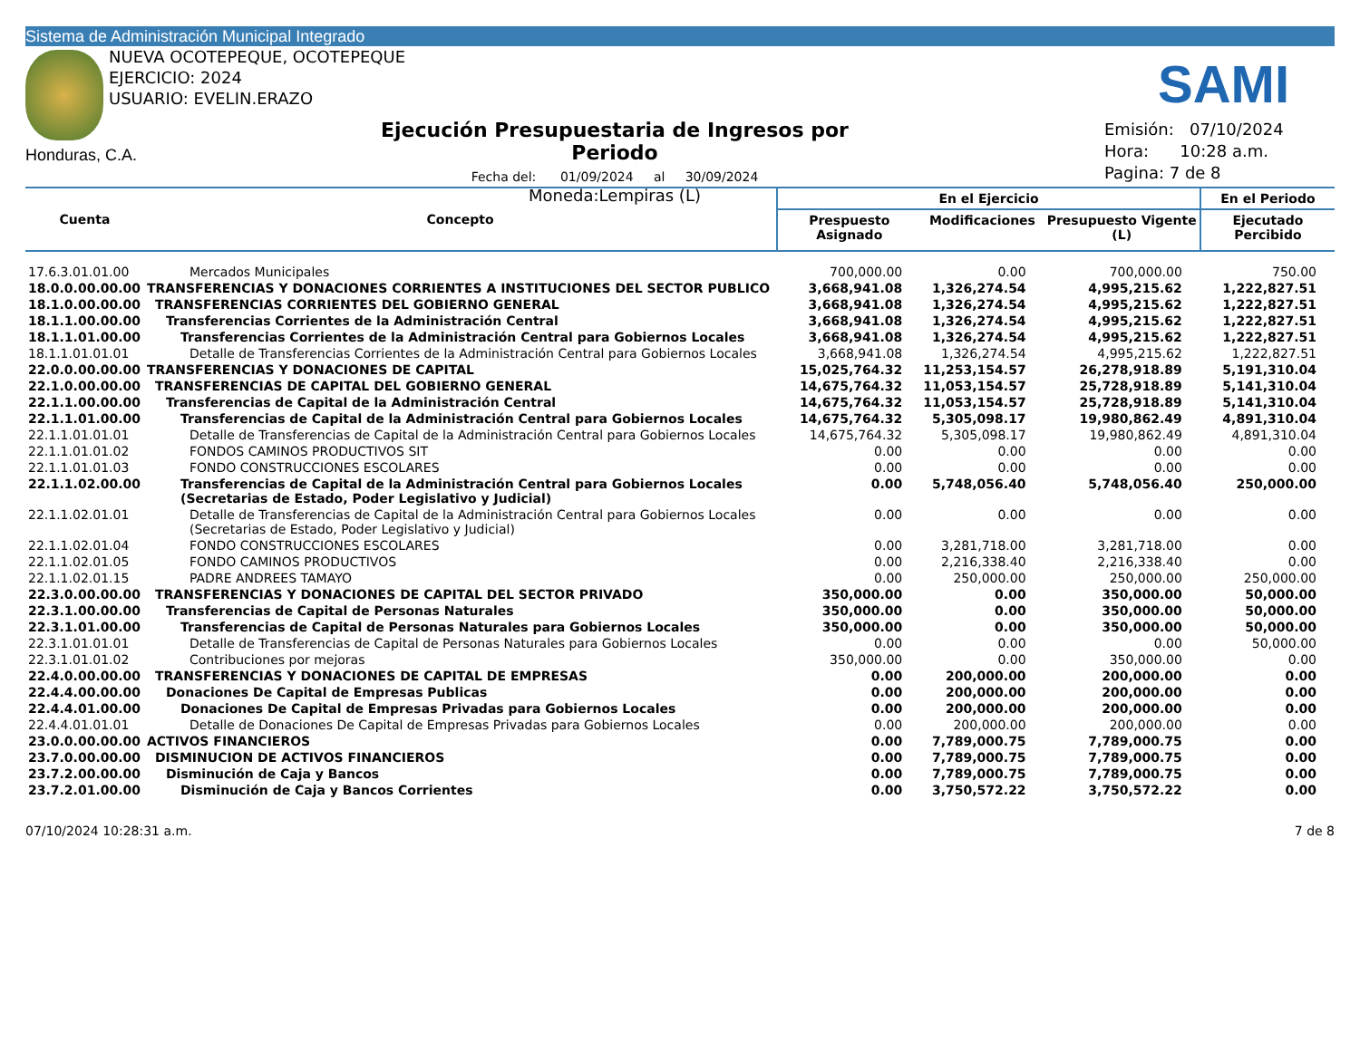Sistema de Administración Municipal Integrado
NUEVA OCOTEPEQUE, OCOTEPEQUE
EJERCICIO: 2024
USUARIO: EVELIN.ERAZO
SAMI
Honduras, C.A.
Ejecución Presupuestaria de Ingresos por Periodo
Fecha del: 01/09/2024 al 30/09/2024
Moneda:Lempiras (L)
Emisión: 07/10/2024
Hora: 10:28 a.m.
Pagina: 7 de 8
| Cuenta | Concepto | En el Ejercicio | | | En el Periodo |
| --- | --- | --- | --- | --- | --- |
| | | Prespuesto Asignado | Modificaciones | Presupuesto Vigente (L) | Ejecutado Percibido |
| 17.6.3.01.01.00 | Mercados Municipales | 700,000.00 | 0.00 | 700,000.00 | 750.00 |
| 18.0.0.00.00.00 | TRANSFERENCIAS Y DONACIONES CORRIENTES A INSTITUCIONES DEL SECTOR PUBLICO | 3,668,941.08 | 1,326,274.54 | 4,995,215.62 | 1,222,827.51 |
| 18.1.0.00.00.00 | TRANSFERENCIAS CORRIENTES DEL GOBIERNO GENERAL | 3,668,941.08 | 1,326,274.54 | 4,995,215.62 | 1,222,827.51 |
| 18.1.1.00.00.00 | Transferencias Corrientes de la Administración Central | 3,668,941.08 | 1,326,274.54 | 4,995,215.62 | 1,222,827.51 |
| 18.1.1.01.00.00 | Transferencias Corrientes de la Administración Central para Gobiernos Locales | 3,668,941.08 | 1,326,274.54 | 4,995,215.62 | 1,222,827.51 |
| 18.1.1.01.01.01 | Detalle de Transferencias Corrientes de la Administración Central para Gobiernos Locales | 3,668,941.08 | 1,326,274.54 | 4,995,215.62 | 1,222,827.51 |
| 22.0.0.00.00.00 | TRANSFERENCIAS Y DONACIONES DE CAPITAL | 15,025,764.32 | 11,253,154.57 | 26,278,918.89 | 5,191,310.04 |
| 22.1.0.00.00.00 | TRANSFERENCIAS DE CAPITAL DEL GOBIERNO GENERAL | 14,675,764.32 | 11,053,154.57 | 25,728,918.89 | 5,141,310.04 |
| 22.1.1.00.00.00 | Transferencias de Capital de la Administración Central | 14,675,764.32 | 11,053,154.57 | 25,728,918.89 | 5,141,310.04 |
| 22.1.1.01.00.00 | Transferencias de Capital de la Administración Central para Gobiernos Locales | 14,675,764.32 | 5,305,098.17 | 19,980,862.49 | 4,891,310.04 |
| 22.1.1.01.01.01 | Detalle de Transferencias de Capital de la Administración Central para Gobiernos Locales | 14,675,764.32 | 5,305,098.17 | 19,980,862.49 | 4,891,310.04 |
| 22.1.1.01.01.02 | FONDOS CAMINOS PRODUCTIVOS SIT | 0.00 | 0.00 | 0.00 | 0.00 |
| 22.1.1.01.01.03 | FONDO CONSTRUCCIONES ESCOLARES | 0.00 | 0.00 | 0.00 | 0.00 |
| 22.1.1.02.00.00 | Transferencias de Capital de la Administración Central para Gobiernos Locales (Secretarias de Estado, Poder Legislativo y Judicial) | 0.00 | 5,748,056.40 | 5,748,056.40 | 250,000.00 |
| 22.1.1.02.01.01 | Detalle de Transferencias de Capital de la Administración Central para Gobiernos Locales (Secretarias de Estado, Poder Legislativo y Judicial) | 0.00 | 0.00 | 0.00 | 0.00 |
| 22.1.1.02.01.04 | FONDO CONSTRUCCIONES ESCOLARES | 0.00 | 3,281,718.00 | 3,281,718.00 | 0.00 |
| 22.1.1.02.01.05 | FONDO CAMINOS PRODUCTIVOS | 0.00 | 2,216,338.40 | 2,216,338.40 | 0.00 |
| 22.1.1.02.01.15 | PADRE ANDREES TAMAYO | 0.00 | 250,000.00 | 250,000.00 | 250,000.00 |
| 22.3.0.00.00.00 | TRANSFERENCIAS Y DONACIONES DE CAPITAL DEL SECTOR PRIVADO | 350,000.00 | 0.00 | 350,000.00 | 50,000.00 |
| 22.3.1.00.00.00 | Transferencias de Capital de Personas Naturales | 350,000.00 | 0.00 | 350,000.00 | 50,000.00 |
| 22.3.1.01.00.00 | Transferencias de Capital de Personas Naturales para Gobiernos Locales | 350,000.00 | 0.00 | 350,000.00 | 50,000.00 |
| 22.3.1.01.01.01 | Detalle de Transferencias de Capital de Personas Naturales para Gobiernos Locales | 0.00 | 0.00 | 0.00 | 50,000.00 |
| 22.3.1.01.01.02 | Contribuciones por mejoras | 350,000.00 | 0.00 | 350,000.00 | 0.00 |
| 22.4.0.00.00.00 | TRANSFERENCIAS Y DONACIONES DE CAPITAL DE EMPRESAS | 0.00 | 200,000.00 | 200,000.00 | 0.00 |
| 22.4.4.00.00.00 | Donaciones De Capital de Empresas Publicas | 0.00 | 200,000.00 | 200,000.00 | 0.00 |
| 22.4.4.01.00.00 | Donaciones De Capital de Empresas Privadas para Gobiernos Locales | 0.00 | 200,000.00 | 200,000.00 | 0.00 |
| 22.4.4.01.01.01 | Detalle de Donaciones De Capital de Empresas Privadas para Gobiernos Locales | 0.00 | 200,000.00 | 200,000.00 | 0.00 |
| 23.0.0.00.00.00 | ACTIVOS FINANCIEROS | 0.00 | 7,789,000.75 | 7,789,000.75 | 0.00 |
| 23.7.0.00.00.00 | DISMINUCION DE ACTIVOS FINANCIEROS | 0.00 | 7,789,000.75 | 7,789,000.75 | 0.00 |
| 23.7.2.00.00.00 | Disminución de Caja y Bancos | 0.00 | 7,789,000.75 | 7,789,000.75 | 0.00 |
| 23.7.2.01.00.00 | Disminución de Caja y Bancos Corrientes | 0.00 | 3,750,572.22 | 3,750,572.22 | 0.00 |
07/10/2024 10:28:31 a.m. 7 de 8